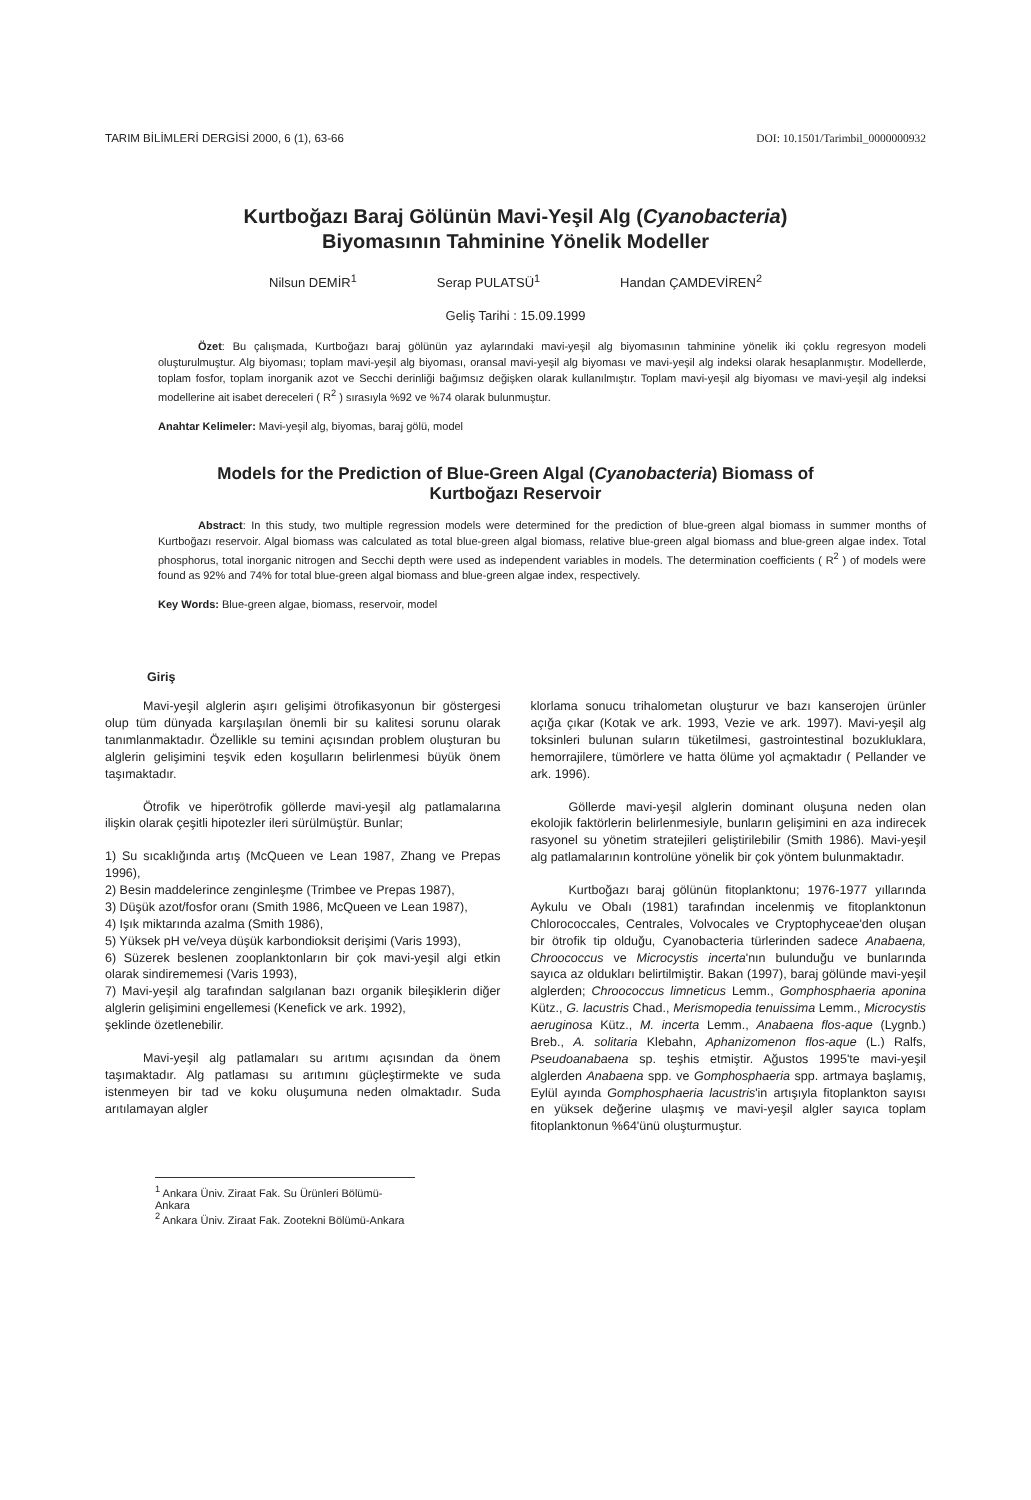TARIM BİLİMLERİ DERGİSİ 2000, 6 (1), 63-66 DOI: 10.1501/Tarimbil_0000000932
Kurtboğazı Baraj Gölünün Mavi-Yeşil Alg (Cyanobacteria)
Biyomasının Tahminine Yönelik Modeller
Nilsun DEMİR<sup>1</sup> Serap PULATSÜ<sup>1</sup> Handan ÇAMDEVİREN<sup>2</sup>
Geliş Tarihi : 15.09.1999
Özet: Bu çalışmada, Kurtboğazı baraj gölünün yaz aylarındaki mavi-yeşil alg biyomasının tahminine yönelik iki çoklu regresyon modeli oluşturulmuştur. Alg biyoması; toplam mavi-yeşil alg biyoması, oransal mavi-yeşil alg biyoması ve mavi-yeşil alg indeksi olarak hesaplanmıştır. Modellerde, toplam fosfor, toplam inorganik azot ve Secchi derinliği bağımsız değişken olarak kullanılmıştır. Toplam mavi-yeşil alg biyoması ve mavi-yeşil alg indeksi modellerine ait isabet dereceleri ( R<sup>2</sup> ) sırasıyla %92 ve %74 olarak bulunmuştur.
Anahtar Kelimeler: Mavi-yeşil alg, biyomas, baraj gölü, model
Models for the Prediction of Blue-Green Algal (Cyanobacteria) Biomass of
Kurtboğazı Reservoir
Abstract: In this study, two multiple regression models were determined for the prediction of blue-green algal biomass in summer months of Kurtboğazı reservoir. Algal biomass was calculated as total blue-green algal biomass, relative blue-green algal biomass and blue-green algae index. Total phosphorus, total inorganic nitrogen and Secchi depth were used as independent variables in models. The determination coefficients ( R<sup>2</sup> ) of models were found as 92% and 74% for total blue-green algal biomass and blue-green algae index, respectively.
Key Words: Blue-green algae, biomass, reservoir, model
Giriş
Mavi-yeşil alglerin aşırı gelişimi ötrofikasyonun bir göstergesi olup tüm dünyada karşılaşılan önemli bir su kalitesi sorunu olarak tanımlanmaktadır. Özellikle su temini açısından problem oluşturan bu alglerin gelişimini teşvik eden koşulların belirlenmesi büyük önem taşımaktadır.
Ötrofik ve hiperötrofik göllerde mavi-yeşil alg patlamalarına ilişkin olarak çeşitli hipotezler ileri sürülmüştür. Bunlar;
1) Su sıcaklığında artış (McQueen ve Lean 1987, Zhang ve Prepas 1996),
2) Besin maddelerince zenginleşme (Trimbee ve Prepas 1987),
3) Düşük azot/fosfor oranı (Smith 1986, McQueen ve Lean 1987),
4) Işık miktarında azalma (Smith 1986),
5) Yüksek pH ve/veya düşük karbondioksit derişimi (Varis 1993),
6) Süzerek beslenen zooplanktonların bir çok mavi-yeşil algi etkin olarak sindirememesi (Varis 1993),
7) Mavi-yeşil alg tarafından salgılanan bazı organik bileşiklerin diğer alglerin gelişimini engellemesi (Kenefick ve ark. 1992),
şeklinde özetlenebilir.
Mavi-yeşil alg patlamaları su arıtımı açısından da önem taşımaktadır. Alg patlaması su arıtımını güçleştirmekte ve suda istenmeyen bir tad ve koku oluşumuna neden olmaktadır. Suda arıtılamayan algler
klorlama sonucu trihalometan oluşturur ve bazı kanserojen ürünler açığa çıkar (Kotak ve ark. 1993, Vezie ve ark. 1997). Mavi-yeşil alg toksinleri bulunan suların tüketilmesi, gastrointestinal bozukluklara, hemorrajilere, tümörlere ve hatta ölüme yol açmaktadır ( Pellander ve ark. 1996).
Göllerde mavi-yeşil alglerin dominant oluşuna neden olan ekolojik faktörlerin belirlenmesiyle, bunların gelişimini en aza indirecek rasyonel su yönetim stratejileri geliştirilebilir (Smith 1986). Mavi-yeşil alg patlamalarının kontrolüne yönelik bir çok yöntem bulunmaktadır.
Kurtboğazı baraj gölünün fitoplanktonu; 1976-1977 yıllarında Aykulu ve Obalı (1981) tarafından incelenmiş ve fitoplanktonun Chlorococcales, Centrales, Volvocales ve Cryptophyceae'den oluşan bir ötrofik tip olduğu, Cyanobacteria türlerinden sadece Anabaena, Chroococcus ve Microcystis incerta'nın bulunduğu ve bunlarında sayıca az oldukları belirtilmiştir. Bakan (1997), baraj gölünde mavi-yeşil alglerden; Chroococcus limneticus Lemm., Gomphosphaeria aponina Kütz., G. lacustris Chad., Merismopedia tenuissima Lemm., Microcystis aeruginosa Kütz., M. incerta Lemm., Anabaena flos-aque (Lygnb.) Breb., A. solitaria Klebahn, Aphanizomenon flos-aque (L.) Ralfs, Pseudoanabaena sp. teşhis etmiştir. Ağustos 1995'te mavi-yeşil alglerden Anabaena spp. ve Gomphosphaeria spp. artmaya başlamış, Eylül ayında Gomphosphaeria lacustris'in artışıyla fitoplankton sayısı en yüksek değerine ulaşmış ve mavi-yeşil algler sayıca toplam fitoplanktonun %64'ünü oluşturmuştur.
<sup>1</sup> Ankara Üniv. Ziraat Fak. Su Ürünleri Bölümü-Ankara
<sup>2</sup> Ankara Üniv. Ziraat Fak. Zootekni Bölümü-Ankara